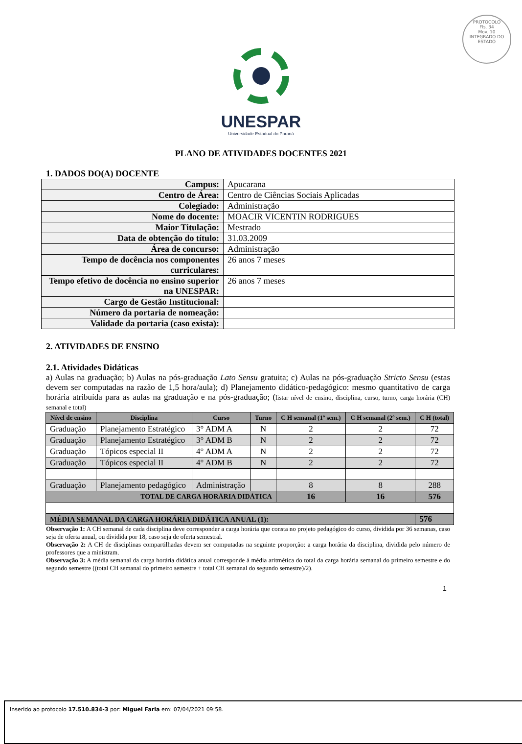PROTOCOLO
Fls. 34
Mov. 10
INTEGRADO DO ESTADO
UNESPAR
Universidade Estadual do Paraná
PLANO DE ATIVIDADES DOCENTES 2021
1. DADOS DO(A) DOCENTE
| Campus: | Apucarana |
| Centro de Área: | Centro de Ciências Sociais Aplicadas |
| Colegiado: | Administração |
| Nome do docente: | MOACIR VICENTIN RODRIGUES |
| Maior Titulação: | Mestrado |
| Data de obtenção do título: | 31.03.2009 |
| Área de concurso: | Administração |
| Tempo de docência nos componentes curriculares: | 26 anos 7 meses |
| Tempo efetivo de docência no ensino superior na UNESPAR: | 26 anos 7 meses |
| Cargo de Gestão Institucional: | |
| Número da portaria de nomeação: | |
| Validade da portaria (caso exista): | |
2. ATIVIDADES DE ENSINO
2.1. Atividades Didáticas
a) Aulas na graduação; b) Aulas na pós-graduação Lato Sensu gratuita; c) Aulas na pós-graduação Stricto Sensu (estas devem ser computadas na razão de 1,5 hora/aula); d) Planejamento didático-pedagógico: mesmo quantitativo de carga horária atribuída para as aulas na graduação e na pós-graduação; (listar nível de ensino, disciplina, curso, turno, carga horária (CH) semanal e total)
| Nível de ensino | Disciplina | Curso | Turno | C H semanal (1º sem.) | C H semanal (2º sem.) | C H (total) |
| --- | --- | --- | --- | --- | --- | --- |
| Graduação | Planejamento Estratégico | 3° ADM A | N | 2 | 2 | 72 |
| Graduação | Planejamento Estratégico | 3° ADM B | N | 2 | 2 | 72 |
| Graduação | Tópicos especial II | 4° ADM A | N | 2 | 2 | 72 |
| Graduação | Tópicos especial II | 4° ADM B | N | 2 | 2 | 72 |
| Graduação | Planejamento pedagógico | Administração | | 8 | 8 | 288 |
| TOTAL DE CARGA HORÁRIA DIDÁTICA | | | | 16 | 16 | 576 |
| MÉDIA SEMANAL DA CARGA HORÁRIA DIDÁTICA ANUAL (1): | | | | | | 576 |
Observação 1: A CH semanal de cada disciplina deve corresponder a carga horária que consta no projeto pedagógico do curso, dividida por 36 semanas, caso seja de oferta anual, ou dividida por 18, caso seja de oferta semestral.
Observação 2: A CH de disciplinas compartilhadas devem ser computadas na seguinte proporção: a carga horária da disciplina, dividida pelo número de professores que a ministram.
Observação 3: A média semanal da carga horária didática anual corresponde à média aritmética do total da carga horária semanal do primeiro semestre e do segundo semestre ((total CH semanal do primeiro semestre + total CH semanal do segundo semestre)/2).
1
Inserido ao protocolo 17.510.834-3 por: Miguel Faria em: 07/04/2021 09:58.